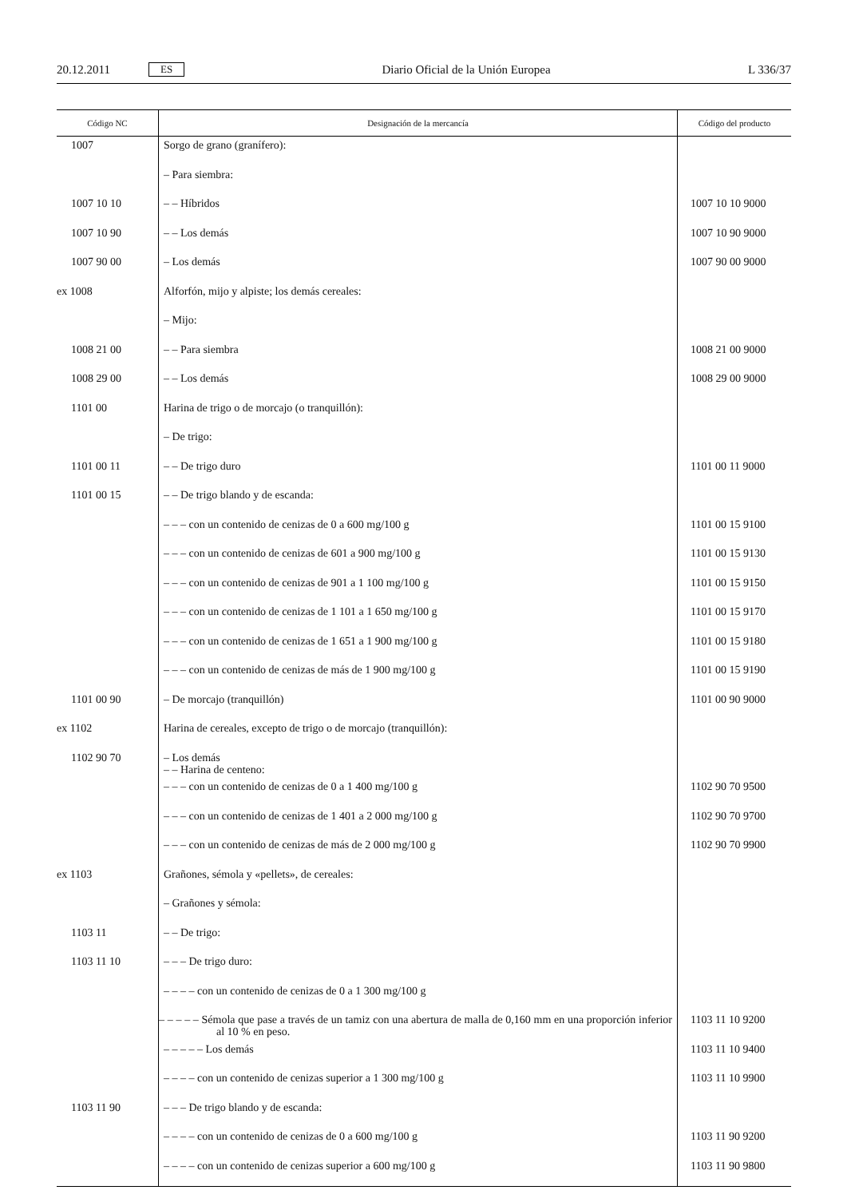20.12.2011 ES Diario Oficial de la Unión Europea L 336/37
| Código NC | Designación de la mercancía | Código del producto |
| --- | --- | --- |
| 1007 | Sorgo de grano (granífero): | |
| | – Para siembra: | |
| 1007 10 10 | – – Híbridos | 1007 10 10 9000 |
| 1007 10 90 | – – Los demás | 1007 10 90 9000 |
| 1007 90 00 | – Los demás | 1007 90 00 9000 |
| ex 1008 | Alforfón, mijo y alpiste; los demás cereales: | |
| | – Mijo: | |
| 1008 21 00 | – – Para siembra | 1008 21 00 9000 |
| 1008 29 00 | – – Los demás | 1008 29 00 9000 |
| 1101 00 | Harina de trigo o de morcajo (o tranquillón): | |
| | – De trigo: | |
| 1101 00 11 | – – De trigo duro | 1101 00 11 9000 |
| 1101 00 15 | – – De trigo blando y de escanda: | |
| | – – – con un contenido de cenizas de 0 a 600 mg/100 g | 1101 00 15 9100 |
| | – – – con un contenido de cenizas de 601 a 900 mg/100 g | 1101 00 15 9130 |
| | – – – con un contenido de cenizas de 901 a 1 100 mg/100 g | 1101 00 15 9150 |
| | – – – con un contenido de cenizas de 1 101 a 1 650 mg/100 g | 1101 00 15 9170 |
| | – – – con un contenido de cenizas de 1 651 a 1 900 mg/100 g | 1101 00 15 9180 |
| | – – – con un contenido de cenizas de más de 1 900 mg/100 g | 1101 00 15 9190 |
| 1101 00 90 | – De morcajo (tranquillón) | 1101 00 90 9000 |
| ex 1102 | Harina de cereales, excepto de trigo o de morcajo (tranquillón): | |
| 1102 90 70 | – Los demás – – Harina de centeno: | |
| | – – – con un contenido de cenizas de 0 a 1 400 mg/100 g | 1102 90 70 9500 |
| | – – – con un contenido de cenizas de 1 401 a 2 000 mg/100 g | 1102 90 70 9700 |
| | – – – con un contenido de cenizas de más de 2 000 mg/100 g | 1102 90 70 9900 |
| ex 1103 | Grañones, sémola y «pellets», de cereales: | |
| | – Grañones y sémola: | |
| 1103 11 | – – De trigo: | |
| 1103 11 10 | – – – De trigo duro: | |
| | – – – – con un contenido de cenizas de 0 a 1 300 mg/100 g | |
| | – – – – – Sémola que pase a través de un tamiz con una abertura de malla de 0,160 mm en una proporción inferior al 10 % en peso. | 1103 11 10 9200 |
| | – – – – – Los demás | 1103 11 10 9400 |
| | – – – – con un contenido de cenizas superior a 1 300 mg/100 g | 1103 11 10 9900 |
| 1103 11 90 | – – – De trigo blando y de escanda: | |
| | – – – – con un contenido de cenizas de 0 a 600 mg/100 g | 1103 11 90 9200 |
| | – – – – con un contenido de cenizas superior a 600 mg/100 g | 1103 11 90 9800 |